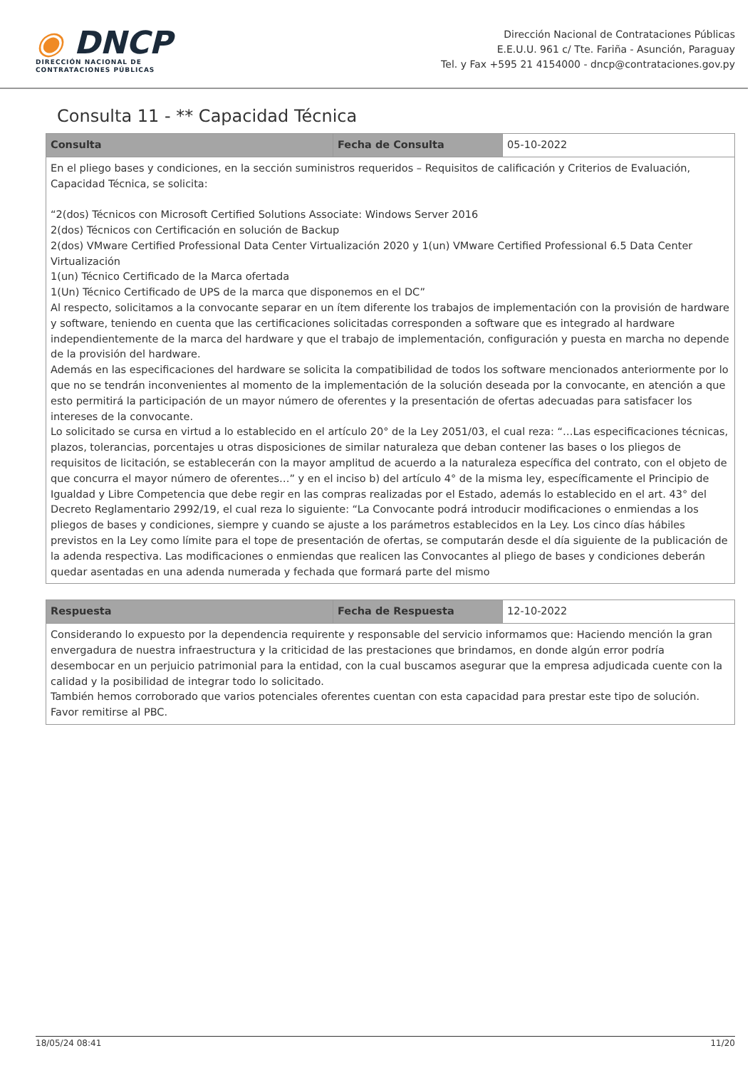◉ DNCP
DIRECCIÓN NACIONAL DE
CONTRATACIONES PÚBLICAS
Dirección Nacional de Contrataciones Públicas
E.E.U.U. 961 c/ Tte. Fariña - Asunción, Paraguay
Tel. y Fax +595 21 4154000 - dncp@contrataciones.gov.py
Consulta 11 - ** Capacidad Técnica
| Consulta | Fecha de Consulta | 05-10-2022 |
| En el pliego bases y condiciones, en la sección suministros requeridos – Requisitos de calificación y Criterios de Evaluación, Capacidad Técnica, se solicita: “2(dos) Técnicos con Microsoft Certified Solutions Associate: Windows Server 2016 2(dos) Técnicos con Certificación en solución de Backup 2(dos) VMware Certified Professional Data Center Virtualización 2020 y 1(un) VMware Certified Professional 6.5 Data Center Virtualización 1(un) Técnico Certificado de la Marca ofertada 1(Un) Técnico Certificado de UPS de la marca que disponemos en el DC” Al respecto, solicitamos a la convocante separar en un ítem diferente los trabajos de implementación con la provisión de hardware y software, teniendo en cuenta que las certificaciones solicitadas corresponden a software que es integrado al hardware independientemente de la marca del hardware y que el trabajo de implementación, configuración y puesta en marcha no depende de la provisión del hardware. Además en las especificaciones del hardware se solicita la compatibilidad de todos los software mencionados anteriormente por lo que no se tendrán inconvenientes al momento de la implementación de la solución deseada por la convocante, en atención a que esto permitirá la participación de un mayor número de oferentes y la presentación de ofertas adecuadas para satisfacer los intereses de la convocante. Lo solicitado se cursa en virtud a lo establecido en el artículo 20° de la Ley 2051/03, el cual reza: “…Las especificaciones técnicas, plazos, tolerancias, porcentajes u otras disposiciones de similar naturaleza que deban contener las bases o los pliegos de requisitos de licitación, se establecerán con la mayor amplitud de acuerdo a la naturaleza específica del contrato, con el objeto de que concurra el mayor número de oferentes…” y en el inciso b) del artículo 4° de la misma ley, específicamente el Principio de Igualdad y Libre Competencia que debe regir en las compras realizadas por el Estado, además lo establecido en el art. 43° del Decreto Reglamentario 2992/19, el cual reza lo siguiente: “La Convocante podrá introducir modificaciones o enmiendas a los pliegos de bases y condiciones, siempre y cuando se ajuste a los parámetros establecidos en la Ley. Los cinco días hábiles previstos en la Ley como límite para el tope de presentación de ofertas, se computarán desde el día siguiente de la publicación de la adenda respectiva. Las modificaciones o enmiendas que realicen las Convocantes al pliego de bases y condiciones deberán quedar asentadas en una adenda numerada y fechada que formará parte del mismo | | |
| Respuesta | Fecha de Respuesta | 12-10-2022 |
| Considerando lo expuesto por la dependencia requirente y responsable del servicio informamos que: Haciendo mención la gran envergadura de nuestra infraestructura y la criticidad de las prestaciones que brindamos, en donde algún error podría desembocar en un perjuicio patrimonial para la entidad, con la cual buscamos asegurar que la empresa adjudicada cuente con la calidad y la posibilidad de integrar todo lo solicitado. También hemos corroborado que varios potenciales oferentes cuentan con esta capacidad para prestar este tipo de solución. Favor remitirse al PBC. | | |
18/05/24 08:41 11/20